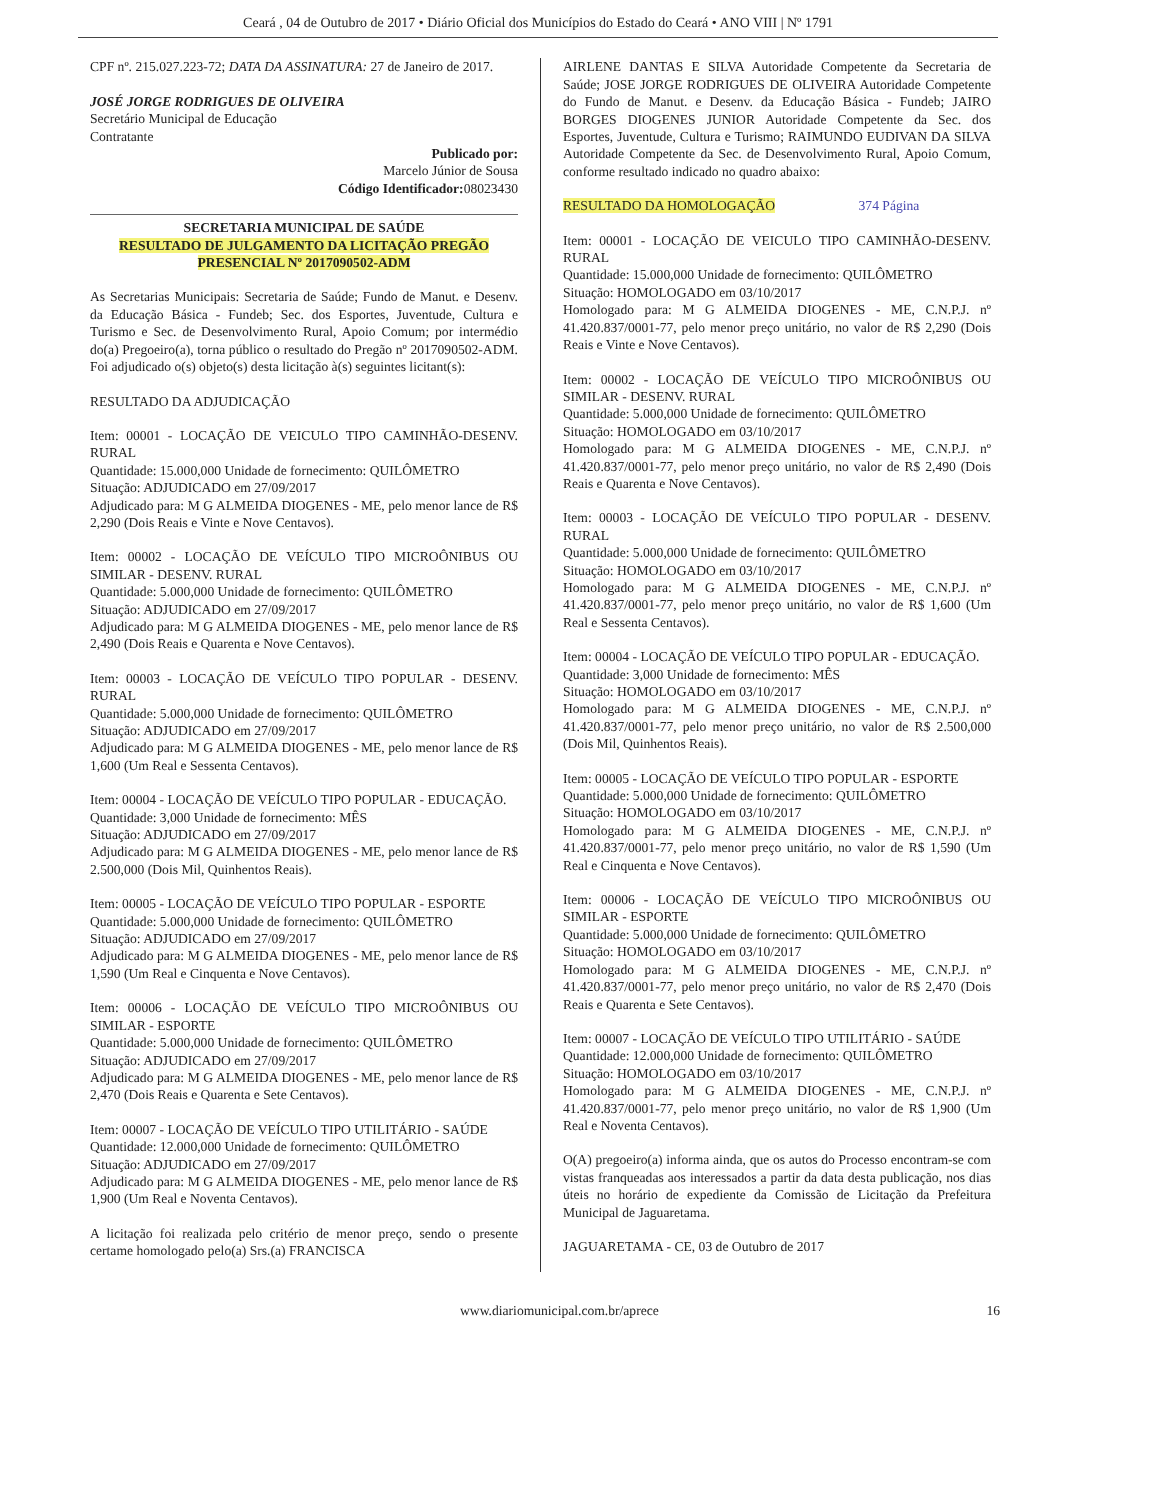Ceará , 04 de Outubro de 2017 • Diário Oficial dos Municípios do Estado do Ceará • ANO VIII | Nº 1791
CPF nº. 215.027.223-72; DATA DA ASSINATURA: 27 de Janeiro de 2017.
JOSÉ JORGE RODRIGUES DE OLIVEIRA
Secretário Municipal de Educação
Contratante
Publicado por:
Marcelo Júnior de Sousa
Código Identificador: 08023430
SECRETARIA MUNICIPAL DE SAÚDE
RESULTADO DE JULGAMENTO DA LICITAÇÃO PREGÃO PRESENCIAL Nº 2017090502-ADM
As Secretarias Municipais: Secretaria de Saúde; Fundo de Manut. e Desenv. da Educação Básica - Fundeb; Sec. dos Esportes, Juventude, Cultura e Turismo e Sec. de Desenvolvimento Rural, Apoio Comum; por intermédio do(a) Pregoeiro(a), torna público o resultado do Pregão nº 2017090502-ADM. Foi adjudicado o(s) objeto(s) desta licitação à(s) seguintes licitant(s):
RESULTADO DA ADJUDICAÇÃO
Item: 00001 - LOCAÇÃO DE VEICULO TIPO CAMINHÃO-DESENV. RURAL
Quantidade: 15.000,000 Unidade de fornecimento: QUILÔMETRO
Situação: ADJUDICADO em 27/09/2017
Adjudicado para: M G ALMEIDA DIOGENES - ME, pelo menor lance de R$ 2,290 (Dois Reais e Vinte e Nove Centavos).
Item: 00002 - LOCAÇÃO DE VEÍCULO TIPO MICROÔNIBUS OU SIMILAR - DESENV. RURAL
Quantidade: 5.000,000 Unidade de fornecimento: QUILÔMETRO
Situação: ADJUDICADO em 27/09/2017
Adjudicado para: M G ALMEIDA DIOGENES - ME, pelo menor lance de R$ 2,490 (Dois Reais e Quarenta e Nove Centavos).
Item: 00003 - LOCAÇÃO DE VEÍCULO TIPO POPULAR - DESENV. RURAL
Quantidade: 5.000,000 Unidade de fornecimento: QUILÔMETRO
Situação: ADJUDICADO em 27/09/2017
Adjudicado para: M G ALMEIDA DIOGENES - ME, pelo menor lance de R$ 1,600 (Um Real e Sessenta Centavos).
Item: 00004 - LOCAÇÃO DE VEÍCULO TIPO POPULAR - EDUCAÇÃO.
Quantidade: 3,000 Unidade de fornecimento: MÊS
Situação: ADJUDICADO em 27/09/2017
Adjudicado para: M G ALMEIDA DIOGENES - ME, pelo menor lance de R$ 2.500,000 (Dois Mil, Quinhentos Reais).
Item: 00005 - LOCAÇÃO DE VEÍCULO TIPO POPULAR - ESPORTE
Quantidade: 5.000,000 Unidade de fornecimento: QUILÔMETRO
Situação: ADJUDICADO em 27/09/2017
Adjudicado para: M G ALMEIDA DIOGENES - ME, pelo menor lance de R$ 1,590 (Um Real e Cinquenta e Nove Centavos).
Item: 00006 - LOCAÇÃO DE VEÍCULO TIPO MICROÔNIBUS OU SIMILAR - ESPORTE
Quantidade: 5.000,000 Unidade de fornecimento: QUILÔMETRO
Situação: ADJUDICADO em 27/09/2017
Adjudicado para: M G ALMEIDA DIOGENES - ME, pelo menor lance de R$ 2,470 (Dois Reais e Quarenta e Sete Centavos).
Item: 00007 - LOCAÇÃO DE VEÍCULO TIPO UTILITÁRIO - SAÚDE
Quantidade: 12.000,000 Unidade de fornecimento: QUILÔMETRO
Situação: ADJUDICADO em 27/09/2017
Adjudicado para: M G ALMEIDA DIOGENES - ME, pelo menor lance de R$ 1,900 (Um Real e Noventa Centavos).
A licitação foi realizada pelo critério de menor preço, sendo o presente certame homologado pelo(a) Srs.(a) FRANCISCA
AIRLENE DANTAS E SILVA Autoridade Competente da Secretaria de Saúde; JOSE JORGE RODRIGUES DE OLIVEIRA Autoridade Competente do Fundo de Manut. e Desenv. da Educação Básica - Fundeb; JAIRO BORGES DIOGENES JUNIOR Autoridade Competente da Sec. dos Esportes, Juventude, Cultura e Turismo; RAIMUNDO EUDIVAN DA SILVA Autoridade Competente da Sec. de Desenvolvimento Rural, Apoio Comum, conforme resultado indicado no quadro abaixo:
RESULTADO DA HOMOLOGAÇÃO 374 Página
Item: 00001 - LOCAÇÃO DE VEICULO TIPO CAMINHÃO-DESENV. RURAL
Quantidade: 15.000,000 Unidade de fornecimento: QUILÔMETRO
Situação: HOMOLOGADO em 03/10/2017
Homologado para: M G ALMEIDA DIOGENES - ME, C.N.P.J. nº 41.420.837/0001-77, pelo menor preço unitário, no valor de R$ 2,290 (Dois Reais e Vinte e Nove Centavos).
Item: 00002 - LOCAÇÃO DE VEÍCULO TIPO MICROÔNIBUS OU SIMILAR - DESENV. RURAL
Quantidade: 5.000,000 Unidade de fornecimento: QUILÔMETRO
Situação: HOMOLOGADO em 03/10/2017
Homologado para: M G ALMEIDA DIOGENES - ME, C.N.P.J. nº 41.420.837/0001-77, pelo menor preço unitário, no valor de R$ 2,490 (Dois Reais e Quarenta e Nove Centavos).
Item: 00003 - LOCAÇÃO DE VEÍCULO TIPO POPULAR - DESENV. RURAL
Quantidade: 5.000,000 Unidade de fornecimento: QUILÔMETRO
Situação: HOMOLOGADO em 03/10/2017
Homologado para: M G ALMEIDA DIOGENES - ME, C.N.P.J. nº 41.420.837/0001-77, pelo menor preço unitário, no valor de R$ 1,600 (Um Real e Sessenta Centavos).
Item: 00004 - LOCAÇÃO DE VEÍCULO TIPO POPULAR - EDUCAÇÃO.
Quantidade: 3,000 Unidade de fornecimento: MÊS
Situação: HOMOLOGADO em 03/10/2017
Homologado para: M G ALMEIDA DIOGENES - ME, C.N.P.J. nº 41.420.837/0001-77, pelo menor preço unitário, no valor de R$ 2.500,000 (Dois Mil, Quinhentos Reais).
Item: 00005 - LOCAÇÃO DE VEÍCULO TIPO POPULAR - ESPORTE
Quantidade: 5.000,000 Unidade de fornecimento: QUILÔMETRO
Situação: HOMOLOGADO em 03/10/2017
Homologado para: M G ALMEIDA DIOGENES - ME, C.N.P.J. nº 41.420.837/0001-77, pelo menor preço unitário, no valor de R$ 1,590 (Um Real e Cinquenta e Nove Centavos).
Item: 00006 - LOCAÇÃO DE VEÍCULO TIPO MICROÔNIBUS OU SIMILAR - ESPORTE
Quantidade: 5.000,000 Unidade de fornecimento: QUILÔMETRO
Situação: HOMOLOGADO em 03/10/2017
Homologado para: M G ALMEIDA DIOGENES - ME, C.N.P.J. nº 41.420.837/0001-77, pelo menor preço unitário, no valor de R$ 2,470 (Dois Reais e Quarenta e Sete Centavos).
Item: 00007 - LOCAÇÃO DE VEÍCULO TIPO UTILITÁRIO - SAÚDE
Quantidade: 12.000,000 Unidade de fornecimento: QUILÔMETRO
Situação: HOMOLOGADO em 03/10/2017
Homologado para: M G ALMEIDA DIOGENES - ME, C.N.P.J. nº 41.420.837/0001-77, pelo menor preço unitário, no valor de R$ 1,900 (Um Real e Noventa Centavos).
O(A) pregoeiro(a) informa ainda, que os autos do Processo encontram-se com vistas franqueadas aos interessados a partir da data desta publicação, nos dias úteis no horário de expediente da Comissão de Licitação da Prefeitura Municipal de Jaguaretama.
JAGUARETAMA - CE, 03 de Outubro de 2017
www.diariomunicipal.com.br/aprece 16